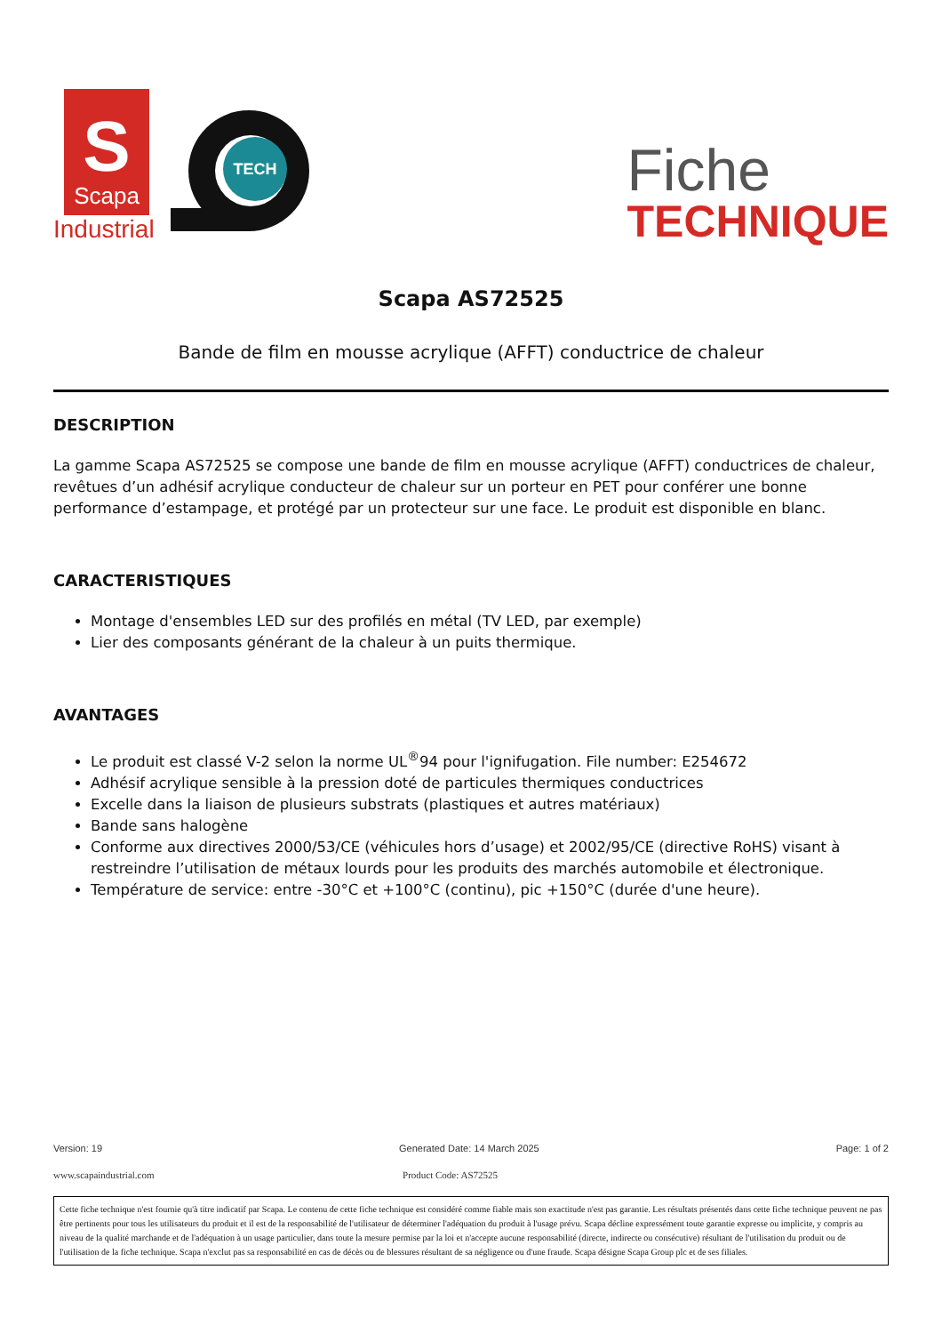S
Scapa
Industrial
TECH
Fiche
TECHNIQUE
Scapa AS72525
Bande de film en mousse acrylique (AFFT) conductrice de chaleur
DESCRIPTION
La gamme Scapa AS72525 se compose une bande de film en mousse acrylique (AFFT) conductrices de chaleur, revêtues d’un adhésif acrylique conducteur de chaleur sur un porteur en PET pour conférer une bonne performance d’estampage, et protégé par un protecteur sur une face. Le produit est disponible en blanc.
CARACTERISTIQUES
Montage d'ensembles LED sur des profilés en métal (TV LED, par exemple)
Lier des composants générant de la chaleur à un puits thermique.
AVANTAGES
Le produit est classé V-2 selon la norme UL<sup>®</sup>94 pour l'ignifugation. File number: E254672
Adhésif acrylique sensible à la pression doté de particules thermiques conductrices
Excelle dans la liaison de plusieurs substrats (plastiques et autres matériaux)
Bande sans halogène
Conforme aux directives 2000/53/CE (véhicules hors d’usage) et 2002/95/CE (directive RoHS) visant à restreindre l’utilisation de métaux lourds pour les produits des marchés automobile et électronique.
Température de service: entre -30°C et +100°C (continu), pic +150°C (durée d'une heure).
Version: 19 Generated Date: 14 March 2025 Page: 1 of 2
www.scapaindustrial.com Product Code: AS72525
Cette fiche technique n'est fournie qu'à titre indicatif par Scapa. Le contenu de cette fiche technique est considéré comme fiable mais son exactitude n'est pas garantie. Les résultats présentés dans cette fiche technique peuvent ne pas être pertinents pour tous les utilisateurs du produit et il est de la responsabilité de l'utilisateur de déterminer l'adéquation du produit à l'usage prévu. Scapa décline expressément toute garantie expresse ou implicite, y compris au niveau de la qualité marchande et de l'adéquation à un usage particulier, dans toute la mesure permise par la loi et n'accepte aucune responsabilité (directe, indirecte ou consécutive) résultant de l'utilisation du produit ou de l'utilisation de la fiche technique. Scapa n'exclut pas sa responsabilité en cas de décès ou de blessures résultant de sa négligence ou d'une fraude. Scapa désigne Scapa Group plc et de ses filiales.